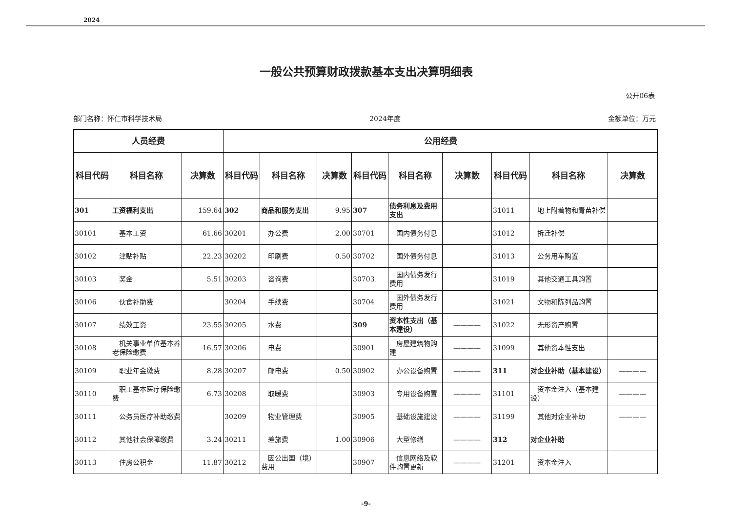2024
一般公共预算财政拨款基本支出决算明细表
公开06表
部门名称：怀仁市科学技术局 2024年度 金额单位：万元
| 人员经费 | | | 公用经费 | | | | | | | | |
| --- | --- | --- | --- | --- | --- | --- | --- | --- | --- | --- | --- |
| 科目代码 | 科目名称 | 决算数 | 科目代码 | 科目名称 | 决算数 | 科目代码 | 科目名称 | 决算数 | 科目代码 | 科目名称 | 决算数 |
| 301 | 工资福利支出 | 159.64 | 302 | 商品和服务支出 | 9.95 | 307 | 债务利息及费用支出 | | 31011 | 地上附着物和青苗补偿 | |
| 30101 | 基本工资 | 61.66 | 30201 | 办公费 | 2.00 | 30701 | 国内债务付息 | | 31012 | 拆迁补偿 | |
| 30102 | 津贴补贴 | 22.23 | 30202 | 印刷费 | 0.50 | 30702 | 国外债务付息 | | 31013 | 公务用车购置 | |
| 30103 | 奖金 | 5.51 | 30203 | 咨询费 | | 30703 | 国内债务发行费用 | | 31019 | 其他交通工具购置 | |
| 30106 | 伙食补助费 | | 30204 | 手续费 | | 30704 | 国外债务发行费用 | | 31021 | 文物和陈列品购置 | |
| 30107 | 绩效工资 | 23.55 | 30205 | 水费 | | 309 | 资本性支出（基本建设） | ———— | 31022 | 无形资产购置 | |
| 30108 | 机关事业单位基本养老保险缴费 | 16.57 | 30206 | 电费 | | 30901 | 房屋建筑物购建 | ———— | 31099 | 其他资本性支出 | |
| 30109 | 职业年金缴费 | 8.28 | 30207 | 邮电费 | 0.50 | 30902 | 办公设备购置 | ———— | 311 | 对企业补助（基本建设） | ———— |
| 30110 | 职工基本医疗保险缴费 | 6.73 | 30208 | 取暖费 | | 30903 | 专用设备购置 | ———— | 31101 | 资本金注入（基本建设） | ———— |
| 30111 | 公务员医疗补助缴费 | | 30209 | 物业管理费 | | 30905 | 基础设施建设 | ———— | 31199 | 其他对企业补助 | ———— |
| 30112 | 其他社会保障缴费 | 3.24 | 30211 | 差旅费 | 1.00 | 30906 | 大型修缮 | ———— | 312 | 对企业补助 | |
| 30113 | 住房公积金 | 11.87 | 30212 | 因公出国（境）费用 | | 30907 | 信息网络及软件购置更新 | ———— | 31201 | 资本金注入 | |
-9-